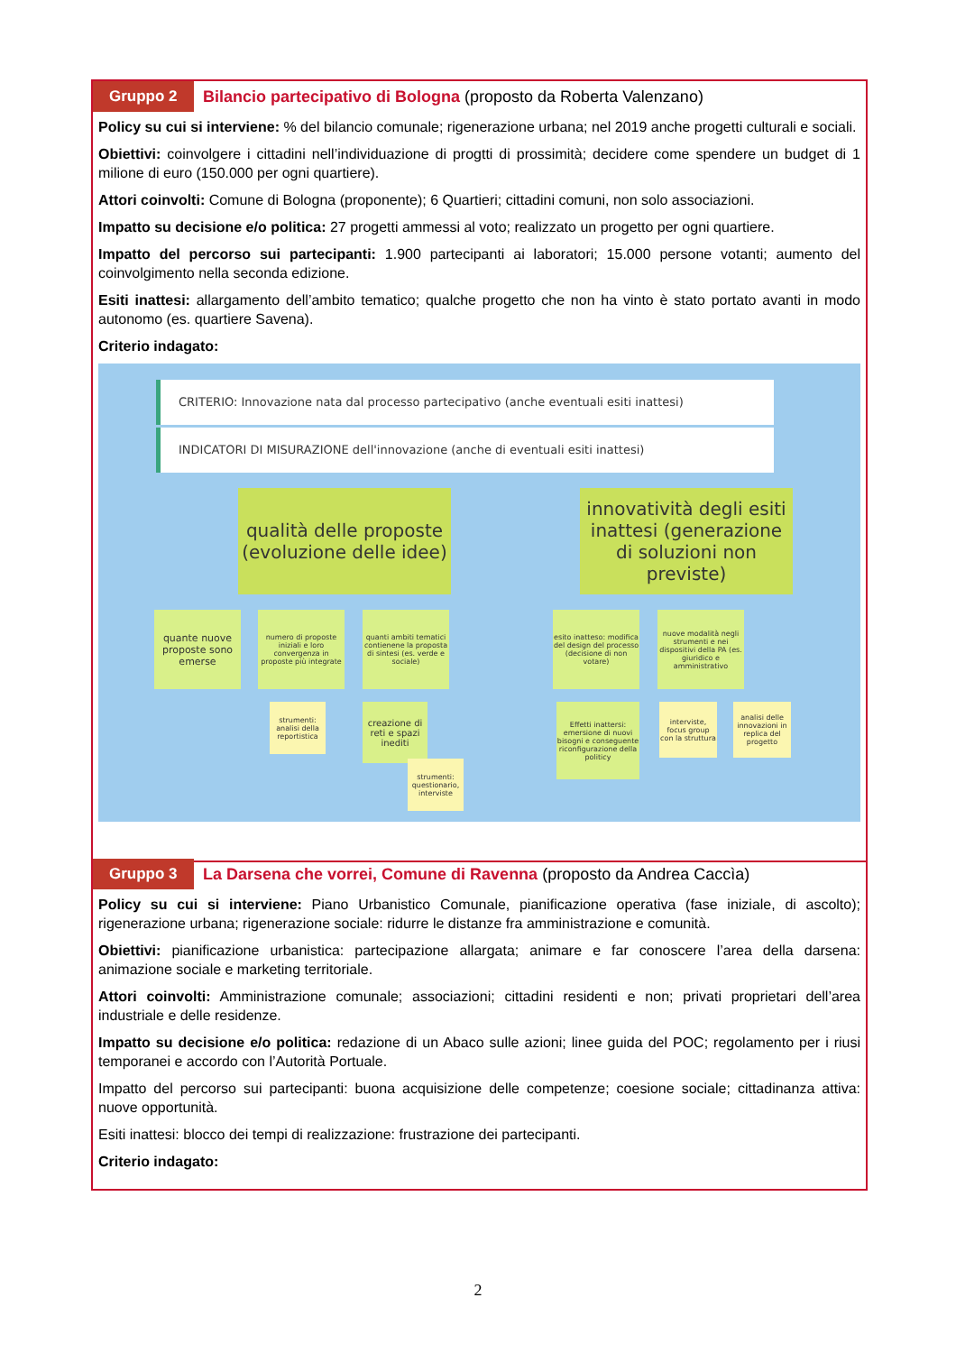Gruppo 2
Bilancio partecipativo di Bologna (proposto da Roberta Valenzano)
Policy su cui si interviene: % del bilancio comunale; rigenerazione urbana; nel 2019 anche progetti culturali e sociali.
Obiettivi: coinvolgere i cittadini nell’individuazione di progtti di prossimità; decidere come spendere un budget di 1 milione di euro (150.000 per ogni quartiere).
Attori coinvolti: Comune di Bologna (proponente); 6 Quartieri; cittadini comuni, non solo associazioni.
Impatto su decisione e/o politica: 27 progetti ammessi al voto; realizzato un progetto per ogni quartiere.
Impatto del percorso sui partecipanti: 1.900 partecipanti ai laboratori; 15.000 persone votanti; aumento del coinvolgimento nella seconda edizione.
Esiti inattesi: allargamento dell’ambito tematico; qualche progetto che non ha vinto è stato portato avanti in modo autonomo (es. quartiere Savena).
Criterio indagato:
CRITERIO: Innovazione nata dal processo partecipativo (anche eventuali esiti inattesi)
INDICATORI DI MISURAZIONE dell'innovazione (anche di eventuali esiti inattesi)
qualità delle proposte (evoluzione delle idee)
innovatività degli esiti inattesi (generazione di soluzioni non previste)
quante nuove proposte sono emerse
numero di proposte iniziali e loro convergenza in proposte più integrate
quanti ambiti tematici contienene la proposta di sintesi (es. verde e sociale)
esito inatteso: modifica del design del processo (decisione di non votare)
nuove modalità negli strumenti e nei dispositivi della PA (es. giuridico e amministrativo
strumenti: analisi della reportistica
creazione di reti e spazi inediti
strumenti: questionario, interviste
Effetti inattersi: emersione di nuovi bisogni e conseguente riconfigurazione della politicy
interviste, focus group con la struttura
analisi delle innovazioni in replica del progetto
Gruppo 3
La Darsena che vorrei, Comune di Ravenna (proposto da Andrea Caccìa)
Policy su cui si interviene: Piano Urbanistico Comunale, pianificazione operativa (fase iniziale, di ascolto); rigenerazione urbana; rigenerazione sociale: ridurre le distanze fra amministrazione e comunità.
Obiettivi: pianificazione urbanistica: partecipazione allargata; animare e far conoscere l’area della darsena: animazione sociale e marketing territoriale.
Attori coinvolti: Amministrazione comunale; associazioni; cittadini residenti e non; privati proprietari dell’area industriale e delle residenze.
Impatto su decisione e/o politica: redazione di un Abaco sulle azioni; linee guida del POC; regolamento per i riusi temporanei e accordo con l’Autorità Portuale.
Impatto del percorso sui partecipanti: buona acquisizione delle competenze; coesione sociale; cittadinanza attiva: nuove opportunità.
Esiti inattesi: blocco dei tempi di realizzazione: frustrazione dei partecipanti.
Criterio indagato:
2